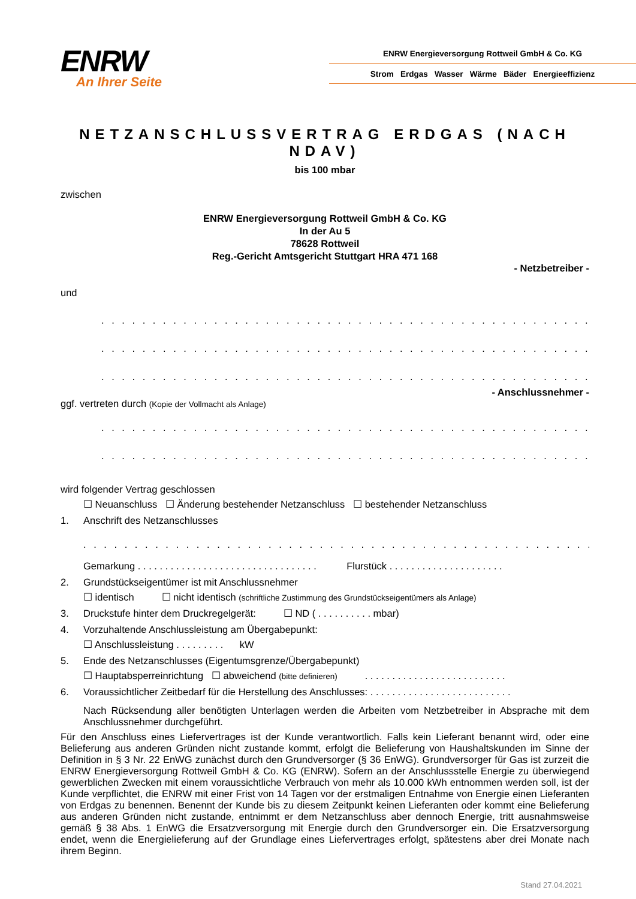ENRW
An Ihrer Seite
ENRW Energieversorgung Rottweil GmbH & Co. KG
Strom Erdgas Wasser Wärme Bäder Energieeffizienz
NETZANSCHLUSSVERTRAG ERDGAS (NACH NDAV)
bis 100 mbar
zwischen
ENRW Energieversorgung Rottweil GmbH & Co. KG
In der Au 5
78628 Rottweil
Reg.-Gericht Amtsgericht Stuttgart HRA 471 168
- Netzbetreiber -
und
. . . . . . . . . . . . . . . . . . . . . . . . . . . . . . . . . . . . . . . . . . . . . . . . . . . . . . . . . . . . . . . . . . . . .
. . . . . . . . . . . . . . . . . . . . . . . . . . . . . . . . . . . . . . . . . . . . . . . . . . . . . . . . . . . . . . . . . . . . .
. . . . . . . . . . . . . . . . . . . . . . . . . . . . . . . . . . . . . . . . . . . . . . . . . . . . . . . . . . . . . . . . . . . . .
- Anschlussnehmer -
ggf. vertreten durch (Kopie der Vollmacht als Anlage)
. . . . . . . . . . . . . . . . . . . . . . . . . . . . . . . . . . . . . . . . . . . . . . . . . . . . . . . . . . . . . . . . . . . . .
. . . . . . . . . . . . . . . . . . . . . . . . . . . . . . . . . . . . . . . . . . . . . . . . . . . . . . . . . . . . . . . . . . . . .
wird folgender Vertrag geschlossen
☐ Neuanschluss ☐ Änderung bestehender Netzanschluss ☐ bestehender Netzanschluss
1. Anschrift des Netzanschlusses
. . . . . . . . . . . . . . . . . . . . . . . . . . . . . . . . . . . . . . . . . . . . . . . . . . . . . . . . . . . . . . . . . . . . . . . .
Gemarkung . . . . . . . . . . . . . . . . . . . . . . . . . . . . . . . . . Flurstück . . . . . . . . . . . . . . . . . . . . .
2. Grundstückseigentümer ist mit Anschlussnehmer
☐ identisch ☐ nicht identisch (schriftliche Zustimmung des Grundstückseigentümers als Anlage)
3. Druckstufe hinter dem Druckregelgerät: ☐ ND ( . . . . . . . . . . mbar)
4. Vorzuhaltende Anschlussleistung am Übergabepunkt:
☐ Anschlussleistung . . . . . . . . . kW
5. Ende des Netzanschlusses (Eigentumsgrenze/Übergabepunkt)
☐ Hauptabsperreinrichtung ☐ abweichend (bitte definieren) . . . . . . . . . . . . . . . . . . . . . . . . . .
6. Voraussichtlicher Zeitbedarf für die Herstellung des Anschlusses: . . . . . . . . . . . . . . . . . . . . . . . . . .
Nach Rücksendung aller benötigten Unterlagen werden die Arbeiten vom Netzbetreiber in Absprache mit dem Anschlussnehmer durchgeführt.
Für den Anschluss eines Liefervertrages ist der Kunde verantwortlich. Falls kein Lieferant benannt wird, oder eine Belieferung aus anderen Gründen nicht zustande kommt, erfolgt die Belieferung von Haushaltskunden im Sinne der Definition in § 3 Nr. 22 EnWG zunächst durch den Grundversorger (§ 36 EnWG). Grundversorger für Gas ist zurzeit die ENRW Energieversorgung Rottweil GmbH & Co. KG (ENRW). Sofern an der Anschlussstelle Energie zu überwiegend gewerblichen Zwecken mit einem voraussichtliche Verbrauch von mehr als 10.000 kWh entnommen werden soll, ist der Kunde verpflichtet, die ENRW mit einer Frist von 14 Tagen vor der erstmaligen Entnahme von Energie einen Lieferanten von Erdgas zu benennen. Benennt der Kunde bis zu diesem Zeitpunkt keinen Lieferanten oder kommt eine Belieferung aus anderen Gründen nicht zustande, entnimmt er dem Netzanschluss aber dennoch Energie, tritt ausnahmsweise gemäß § 38 Abs. 1 EnWG die Ersatzversorgung mit Energie durch den Grundversorger ein. Die Ersatzversorgung endet, wenn die Energielieferung auf der Grundlage eines Liefervertrages erfolgt, spätestens aber drei Monate nach ihrem Beginn.
Stand 27.04.2021